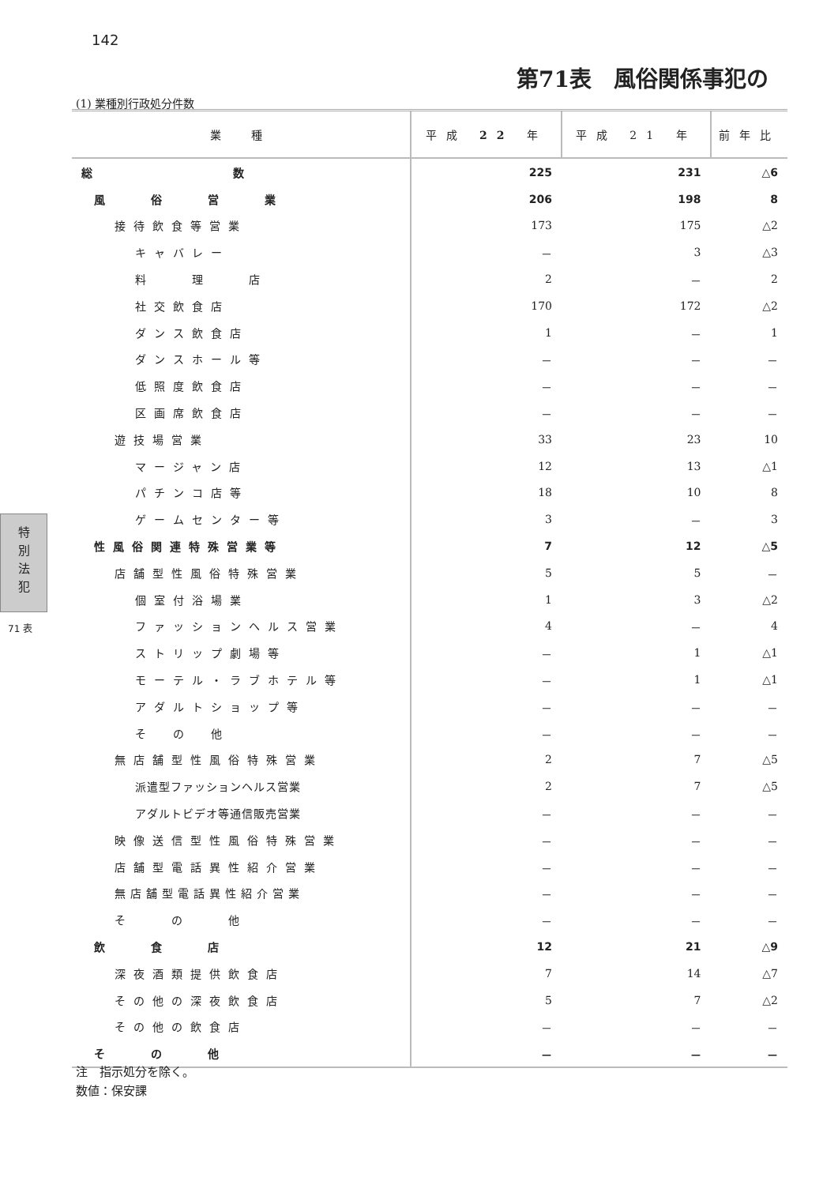142
第71表　風俗関係事犯の
(1) 業種別行政処分件数
| 業 種 | 平成 22 年 | 平成 21 年 | 前年比 |
| --- | --- | --- | --- |
| 総 数 | 225 | 231 | △6 |
| 風 俗 営 業 | 206 | 198 | 8 |
| 接待飲食等営業 | 173 | 175 | △2 |
| キャバレー | － | 3 | △3 |
| 料 理 店 | 2 | － | 2 |
| 社交飲食店 | 170 | 172 | △2 |
| ダンス飲食店 | 1 | － | 1 |
| ダンスホール等 | － | － | － |
| 低照度飲食店 | － | － | － |
| 区画席飲食店 | － | － | － |
| 遊技場営業 | 33 | 23 | 10 |
| マージャン店 | 12 | 13 | △1 |
| パチンコ店等 | 18 | 10 | 8 |
| ゲームセンター等 | 3 | － | 3 |
| 性風俗関連特殊営業等 | 7 | 12 | △5 |
| 店舗型性風俗特殊営業 | 5 | 5 | － |
| 個室付浴場業 | 1 | 3 | △2 |
| ファッションヘルス営業 | 4 | － | 4 |
| ストリップ劇場等 | － | 1 | △1 |
| モーテル・ラブホテル等 | － | 1 | △1 |
| アダルトショップ等 | － | － | － |
| そ の 他 | － | － | － |
| 無店舗型性風俗特殊営業 | 2 | 7 | △5 |
| 派遣型ファッションヘルス営業 | 2 | 7 | △5 |
| アダルトビデオ等通信販売営業 | － | － | － |
| 映像送信型性風俗特殊営業 | － | － | － |
| 店舗型電話異性紹介営業 | － | － | － |
| 無店舗型電話異性紹介営業 | － | － | － |
| そ の 他 | － | － | － |
| 飲 食 店 | 12 | 21 | △9 |
| 深夜酒類提供飲食店 | 7 | 14 | △7 |
| その他の深夜飲食店 | 5 | 7 | △2 |
| その他の飲食店 | － | － | － |
| そ の 他 | － | － | － |
特
別
法
犯
71 表
注　指示処分を除く。
数値：保安課